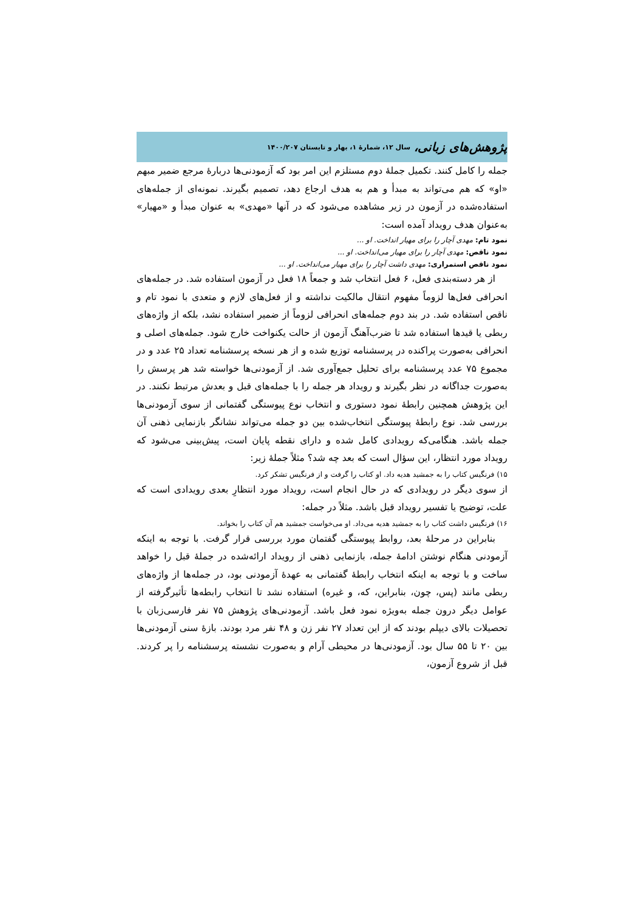پژوهش‌های زبانی، سال ۱۲، شمارهٔ ۱، بهار و تابستان ۱۴۰۰/۲۰۷
جمله را کامل کنند. تکمیل جملهٔ دوم مستلزم این امر بود که آزمودنی‌ها دربارهٔ مرجع ضمیر مبهم «او» که هم می‌تواند به مبدأ و هم به هدف ارجاع دهد، تصمیم بگیرند. نمونه‌ای از جمله‌های استفاده‌شده در آزمون در زیر مشاهده می‌شود که در آنها «مهدی» به عنوان مبدأ و «مهیار» به‌عنوان هدف رویداد آمده است:
نمود تام: مهدی آچار را برای مهیار انداخت. او ...
نمود ناقص: مهدی آچار را برای مهیار می‌انداخت. او ...
نمود ناقص استمراری: مهدی داشت آچار را برای مهیار می‌انداخت. او ...
از هر دسته‌بندی فعل، ۶ فعل انتخاب شد و جمعاً ۱۸ فعل در آزمون استفاده شد. در جمله‌های انحرافی فعل‌ها لزوماً مفهوم انتقال مالکیت نداشته و از فعل‌های لازم و متعدی با نمود تام و ناقص استفاده شد. در بند دوم جمله‌های انحرافی لزوماً از ضمیر استفاده نشد، بلکه از واژه‌های ربطی یا قیدها استفاده شد تا ضرب‌آهنگ آزمون از حالت یکنواخت خارج شود. جمله‌های اصلی و انحرافی به‌صورت پراکنده در پرسشنامه توزیع شده و از هر نسخه پرسشنامه تعداد ۲۵ عدد و در مجموع ۷۵ عدد پرسشنامه برای تحلیل جمع‌آوری شد. از آزمودنی‌ها خواسته شد هر پرسش را به‌صورت جداگانه در نظر بگیرند و رویداد هر جمله را با جمله‌های قبل و بعدش مرتبط نکنند. در این پژوهش همچنین رابطهٔ نمود دستوری و انتخاب نوع پیوستگی گفتمانی از سوی آزمودنی‌ها بررسی شد. نوع رابطهٔ پیوستگی انتخاب‌شده بین دو جمله می‌تواند نشانگر بازنمایی ذهنی آن جمله باشد. هنگامی‌که رویدادی کامل شده و دارای نقطه پایان است، پیش‌بینی می‌شود که رویداد مورد انتظار، این سؤال است که بعد چه شد؟ مثلاً جملهٔ زیر:
۱۵) فرنگیس کتاب را به جمشید هدیه داد. او کتاب را گرفت و از فرنگیس تشکر کرد.
از سوی دیگر در رویدادی که در حال انجام است، رویداد مورد انتظارِ بعدی رویدادی است که علت، توضیح یا تفسیر رویداد قبل باشد. مثلاً در جمله:
۱۶) فرنگیس داشت کتاب را به جمشید هدیه می‌داد. او می‌خواست جمشید هم آن کتاب را بخواند.
بنابراین در مرحلهٔ بعد، روابط پیوستگی گفتمان مورد بررسی قرار گرفت. با توجه به اینکه آزمودنی هنگام نوشتن ادامهٔ جمله، بازنمایی ذهنی از رویداد ارائه‌شده در جملهٔ قبل را خواهد ساخت و با توجه به اینکه انتخاب رابطهٔ گفتمانی به عهدهٔ آزمودنی بود، در جمله‌ها از واژه‌های ربطی مانند (پس، چون، بنابراین، که، و غیره) استفاده نشد تا انتخاب رابطه‌ها تأثیرگرفته از عوامل دیگر درون جمله به‌ویژه نمود فعل باشد. آزمودنی‌های پژوهش ۷۵ نفر فارسی‌زبان با تحصیلات بالای دیپلم بودند که از این تعداد ۲۷ نفر زن و ۴۸ نفر مرد بودند. بازهٔ سنی آزمودنی‌ها بین ۲۰ تا ۵۵ سال بود. آزمودنی‌ها در محیطی آرام و به‌صورت نشسته پرسشنامه را پر کردند. قبل از شروع آزمون،